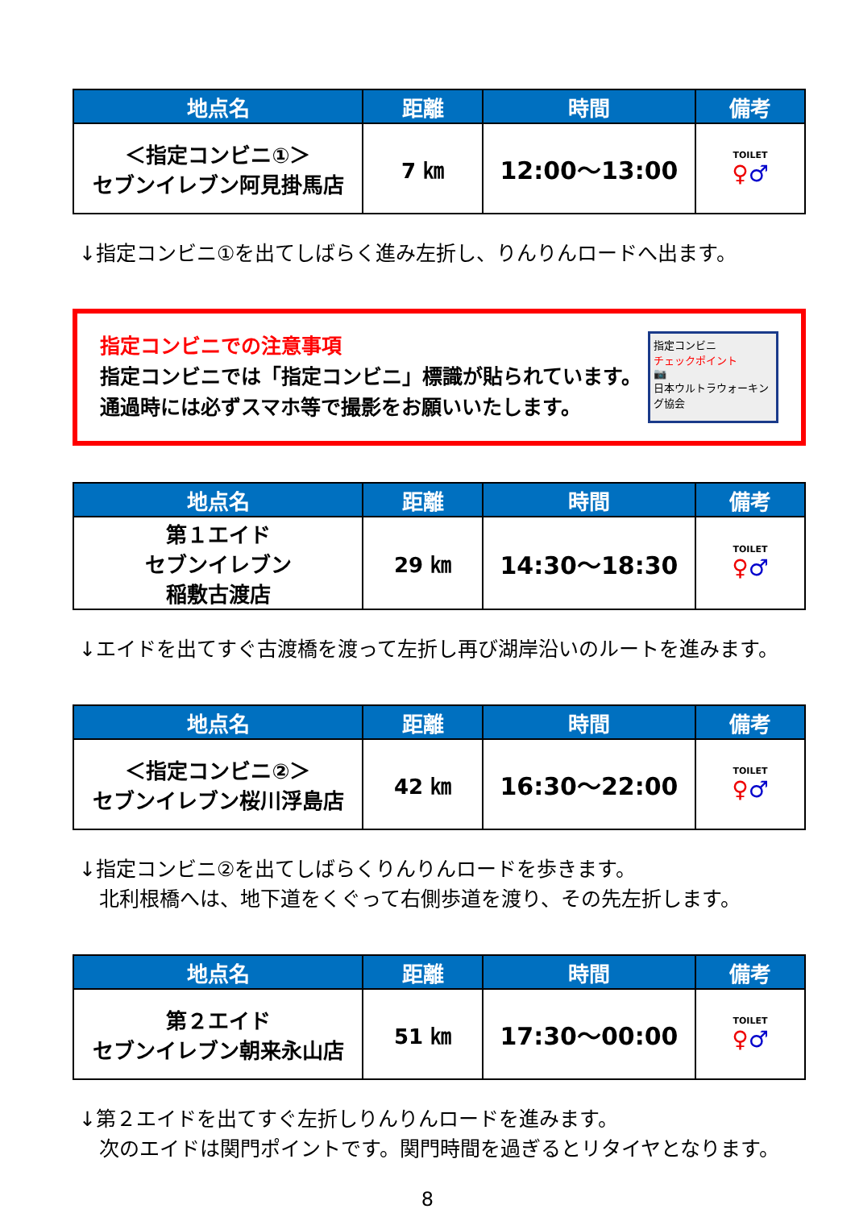| 地点名 | 距離 | 時間 | 備考 |
| --- | --- | --- | --- |
| ＜指定コンビニ①＞ セブンイレブン阿見掛馬店 | 7 ㎞ | 12:00～13:00 | TOILET ♀ ♂ |
↓指定コンビニ①を出てしばらく進み左折し、りんりんロードへ出ます。
指定コンビニでの注意事項
指定コンビニでは「指定コンビニ」標識が貼られています。
通過時には必ずスマホ等で撮影をお願いいたします。
指定コンビニ
チェックポイント
📷
日本ウルトラウォーキング協会
| 地点名 | 距離 | 時間 | 備考 |
| --- | --- | --- | --- |
| 第１エイド セブンイレブン 稲敷古渡店 | 29 ㎞ | 14:30～18:30 | TOILET ♀ ♂ |
↓エイドを出てすぐ古渡橋を渡って左折し再び湖岸沿いのルートを進みます。
| 地点名 | 距離 | 時間 | 備考 |
| --- | --- | --- | --- |
| ＜指定コンビニ②＞ セブンイレブン桜川浮島店 | 42 ㎞ | 16:30～22:00 | TOILET ♀ ♂ |
↓指定コンビニ②を出てしばらくりんりんロードを歩きます。
　北利根橋へは、地下道をくぐって右側歩道を渡り、その先左折します。
| 地点名 | 距離 | 時間 | 備考 |
| --- | --- | --- | --- |
| 第２エイド セブンイレブン朝来永山店 | 51 ㎞ | 17:30～00:00 | TOILET ♀ ♂ |
↓第２エイドを出てすぐ左折しりんりんロードを進みます。
　次のエイドは関門ポイントです。関門時間を過ぎるとリタイヤとなります。
8